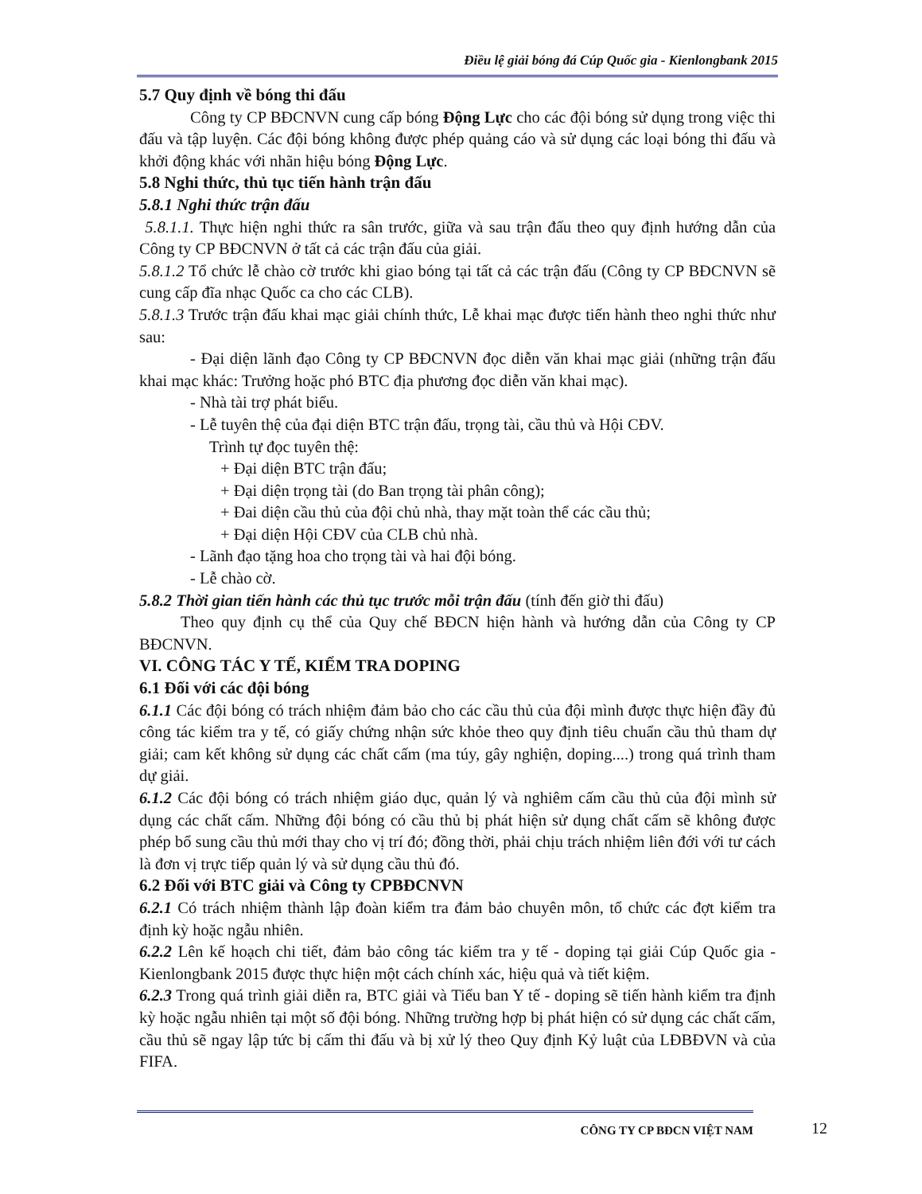Điều lệ giải bóng đá Cúp Quốc gia - Kienlongbank 2015
5.7 Quy định về bóng thi đấu
Công ty CP BĐCNVN cung cấp bóng Động Lực cho các đội bóng sử dụng trong việc thi đấu và tập luyện. Các đội bóng không được phép quảng cáo và sử dụng các loại bóng thi đấu và khởi động khác với nhãn hiệu bóng Động Lực.
5.8 Nghi thức, thủ tục tiến hành trận đấu
5.8.1 Nghi thức trận đấu
5.8.1.1. Thực hiện nghi thức ra sân trước, giữa và sau trận đấu theo quy định hướng dẫn của Công ty CP BĐCNVN ở tất cả các trận đấu của giải.
5.8.1.2 Tổ chức lễ chào cờ trước khi giao bóng tại tất cả các trận đấu (Công ty CP BĐCNVN sẽ cung cấp đĩa nhạc Quốc ca cho các CLB).
5.8.1.3 Trước trận đấu khai mạc giải chính thức, Lễ khai mạc được tiến hành theo nghi thức như sau:
- Đại diện lãnh đạo Công ty CP BĐCNVN đọc diễn văn khai mạc giải (những trận đấu khai mạc khác: Trưởng hoặc phó BTC địa phương đọc diễn văn khai mạc).
- Nhà tài trợ phát biểu.
- Lễ tuyên thệ của đại diện BTC trận đấu, trọng tài, cầu thủ và Hội CĐV.
Trình tự đọc tuyên thệ:
+ Đại diện BTC trận đấu;
+ Đại diện trọng tài (do Ban trọng tài phân công);
+ Đai diện cầu thủ của đội chủ nhà, thay mặt toàn thể các cầu thủ;
+ Đại diện Hội CĐV của CLB chủ nhà.
- Lãnh đạo tặng hoa cho trọng tài và hai đội bóng.
- Lễ chào cờ.
5.8.2 Thời gian tiến hành các thủ tục trước mỗi trận đấu (tính đến giờ thi đấu)
Theo quy định cụ thể của Quy chế BĐCN hiện hành và hướng dẫn của Công ty CP BĐCNVN.
VI. CÔNG TÁC Y TẾ, KIỂM TRA DOPING
6.1 Đối với các đội bóng
6.1.1 Các đội bóng có trách nhiệm đảm bảo cho các cầu thủ của đội mình được thực hiện đầy đủ công tác kiểm tra y tế, có giấy chứng nhận sức khỏe theo quy định tiêu chuẩn cầu thủ tham dự giải; cam kết không sử dụng các chất cấm (ma túy, gây nghiện, doping....) trong quá trình tham dự giải.
6.1.2 Các đội bóng có trách nhiệm giáo dục, quản lý và nghiêm cấm cầu thủ của đội mình sử dụng các chất cấm. Những đội bóng có cầu thủ bị phát hiện sử dụng chất cấm sẽ không được phép bổ sung cầu thủ mới thay cho vị trí đó; đồng thời, phải chịu trách nhiệm liên đới với tư cách là đơn vị trực tiếp quản lý và sử dụng cầu thủ đó.
6.2 Đối với BTC giải và Công ty CPBĐCNVN
6.2.1 Có trách nhiệm thành lập đoàn kiểm tra đảm bảo chuyên môn, tổ chức các đợt kiểm tra định kỳ hoặc ngẫu nhiên.
6.2.2 Lên kế hoạch chi tiết, đảm bảo công tác kiểm tra y tế - doping tại giải Cúp Quốc gia - Kienlongbank 2015 được thực hiện một cách chính xác, hiệu quả và tiết kiệm.
6.2.3 Trong quá trình giải diễn ra, BTC giải và Tiểu ban Y tế - doping sẽ tiến hành kiểm tra định kỳ hoặc ngẫu nhiên tại một số đội bóng. Những trường hợp bị phát hiện có sử dụng các chất cấm, cầu thủ sẽ ngay lập tức bị cấm thi đấu và bị xử lý theo Quy định Kỷ luật của LĐBĐVN và của FIFA.
CÔNG TY CP BĐCN VIỆT NAM 12